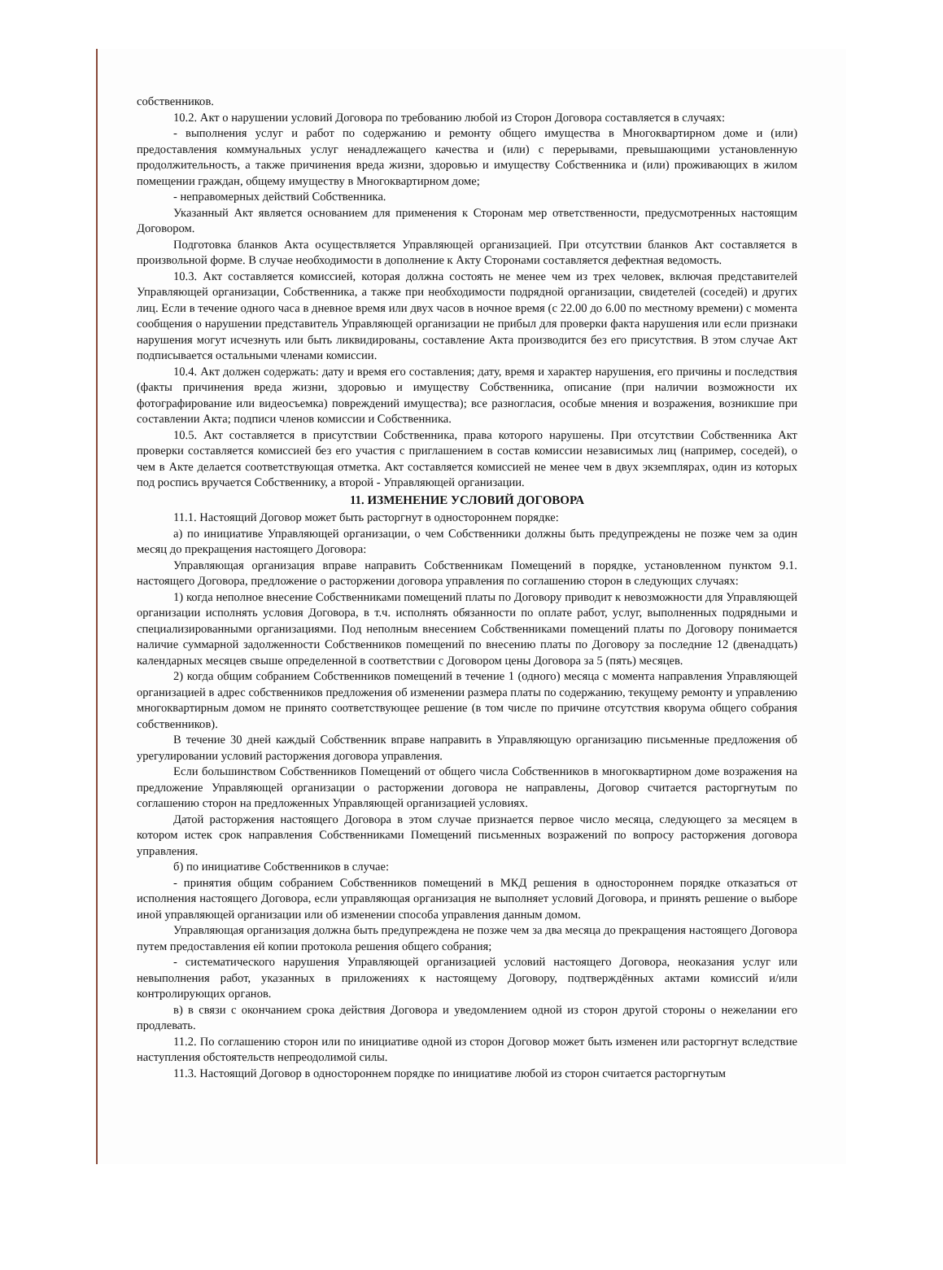собственников.
10.2. Акт о нарушении условий Договора по требованию любой из Сторон Договора составляется в случаях:
- выполнения услуг и работ по содержанию и ремонту общего имущества в Многоквартирном доме и (или) предоставления коммунальных услуг ненадлежащего качества и (или) с перерывами, превышающими установленную продолжительность, а также причинения вреда жизни, здоровью и имуществу Собственника и (или) проживающих в жилом помещении граждан, общему имуществу в Многоквартирном доме;
- неправомерных действий Собственника.
Указанный Акт является основанием для применения к Сторонам мер ответственности, предусмотренных настоящим Договором.
Подготовка бланков Акта осуществляется Управляющей организацией. При отсутствии бланков Акт составляется в произвольной форме. В случае необходимости в дополнение к Акту Сторонами составляется дефектная ведомость.
10.3. Акт составляется комиссией, которая должна состоять не менее чем из трех человек, включая представителей Управляющей организации, Собственника, а также при необходимости подрядной организации, свидетелей (соседей) и других лиц. Если в течение одного часа в дневное время или двух часов в ночное время (с 22.00 до 6.00 по местному времени) с момента сообщения о нарушении представитель Управляющей организации не прибыл для проверки факта нарушения или если признаки нарушения могут исчезнуть или быть ликвидированы, составление Акта производится без его присутствия. В этом случае Акт подписывается остальными членами комиссии.
10.4. Акт должен содержать: дату и время его составления; дату, время и характер нарушения, его причины и последствия (факты причинения вреда жизни, здоровью и имуществу Собственника, описание (при наличии возможности их фотографирование или видеосъемка) повреждений имущества); все разногласия, особые мнения и возражения, возникшие при составлении Акта; подписи членов комиссии и Собственника.
10.5. Акт составляется в присутствии Собственника, права которого нарушены. При отсутствии Собственника Акт проверки составляется комиссией без его участия с приглашением в состав комиссии независимых лиц (например, соседей), о чем в Акте делается соответствующая отметка. Акт составляется комиссией не менее чем в двух экземплярах, один из которых под роспись вручается Собственнику, а второй - Управляющей организации.
11. ИЗМЕНЕНИЕ УСЛОВИЙ ДОГОВОРА
11.1. Настоящий Договор может быть расторгнут в одностороннем порядке:
а) по инициативе Управляющей организации, о чем Собственники должны быть предупреждены не позже чем за один месяц до прекращения настоящего Договора:
Управляющая организация вправе направить Собственникам Помещений в порядке, установленном пунктом 9.1. настоящего Договора, предложение о расторжении договора управления по соглашению сторон в следующих случаях:
1) когда неполное внесение Собственниками помещений платы по Договору приводит к невозможности для Управляющей организации исполнять условия Договора, в т.ч. исполнять обязанности по оплате работ, услуг, выполненных подрядными и специализированными организациями. Под неполным внесением Собственниками помещений платы по Договору понимается наличие суммарной задолженности Собственников помещений по внесению платы по Договору за последние 12 (двенадцать) календарных месяцев свыше определенной в соответствии с Договором цены Договора за 5 (пять) месяцев.
2) когда общим собранием Собственников помещений в течение 1 (одного) месяца с момента направления Управляющей организацией в адрес собственников предложения об изменении размера платы по содержанию, текущему ремонту и управлению многоквартирным домом не принято соответствующее решение (в том числе по причине отсутствия кворума общего собрания собственников).
В течение 30 дней каждый Собственник вправе направить в Управляющую организацию письменные предложения об урегулировании условий расторжения договора управления.
Если большинством Собственников Помещений от общего числа Собственников в многоквартирном доме возражения на предложение Управляющей организации о расторжении договора не направлены, Договор считается расторгнутым по соглашению сторон на предложенных Управляющей организацией условиях.
Датой расторжения настоящего Договора в этом случае признается первое число месяца, следующего за месяцем в котором истек срок направления Собственниками Помещений письменных возражений по вопросу расторжения договора управления.
б) по инициативе Собственников в случае:
- принятия общим собранием Собственников помещений в МКД решения в одностороннем порядке отказаться от исполнения настоящего Договора, если управляющая организация не выполняет условий Договора, и принять решение о выборе иной управляющей организации или об изменении способа управления данным домом.
Управляющая организация должна быть предупреждена не позже чем за два месяца до прекращения настоящего Договора путем предоставления ей копии протокола решения общего собрания;
- систематического нарушения Управляющей организацией условий настоящего Договора, неоказания услуг или невыполнения работ, указанных в приложениях к настоящему Договору, подтверждённых актами комиссий и/или контролирующих органов.
в) в связи с окончанием срока действия Договора и уведомлением одной из сторон другой стороны о нежелании его продлевать.
11.2. По соглашению сторон или по инициативе одной из сторон Договор может быть изменен или расторгнут вследствие наступления обстоятельств непреодолимой силы.
11.3. Настоящий Договор в одностороннем порядке по инициативе любой из сторон считается расторгнутым